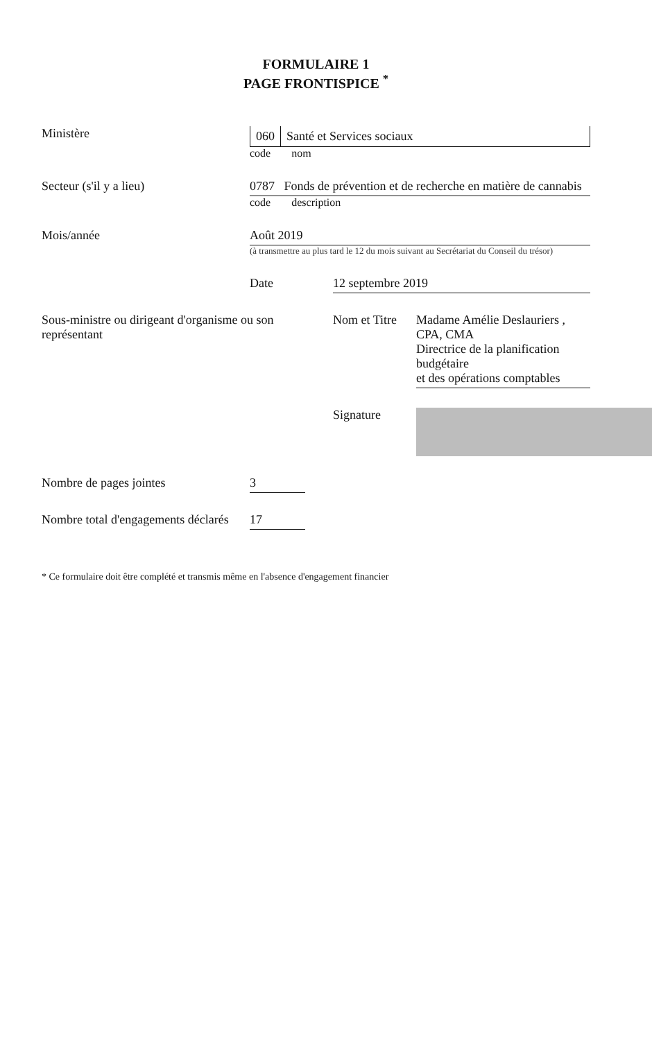FORMULAIRE 1
PAGE FRONTISPICE <sup>*</sup>
Ministère
060 Santé et Services sociaux
code nom
Secteur (s'il y a lieu) 0787 Fonds de prévention et de recherche en matière de cannabis
code description
Mois/année Août 2019
(à transmettre au plus tard le 12 du mois suivant au Secrétariat du Conseil du trésor)
Date 12 septembre 2019
Sous-ministre ou dirigeant d'organisme ou son représentant
Nom et Titre
Madame Amélie Deslauriers , CPA, CMA
Directrice de la planification budgétaire
et des opérations comptables
Signature
Nombre de pages jointes 3
Nombre total d'engagements déclarés
17
* Ce formulaire doit être complété et transmis même en l'absence d'engagement financier